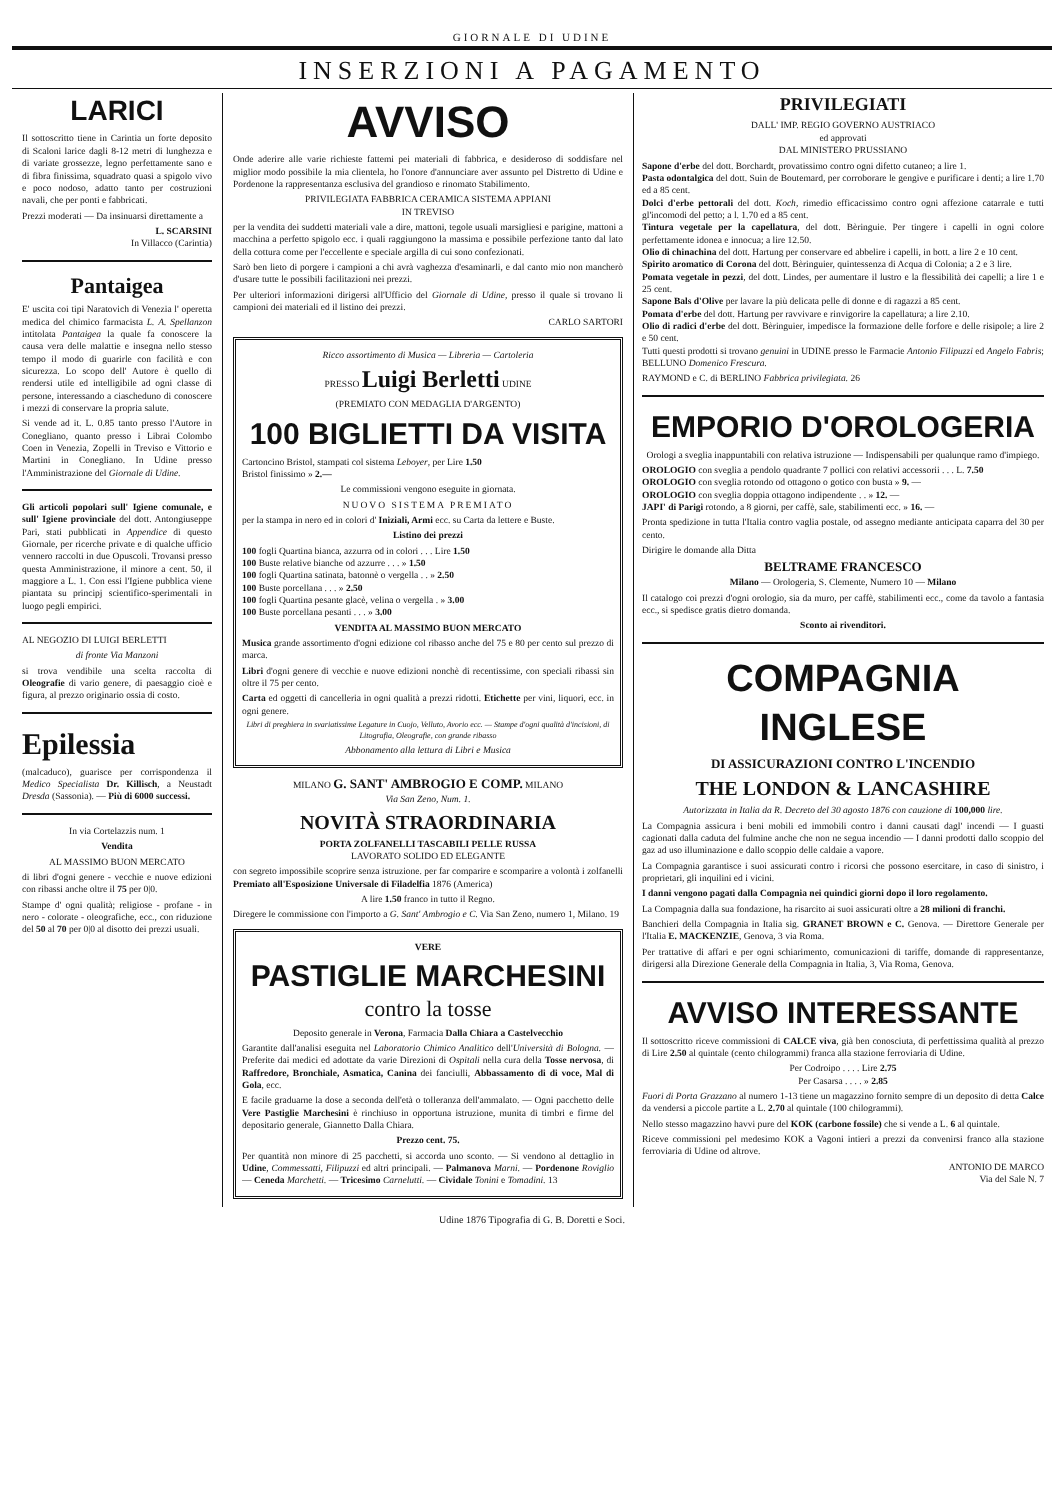GIORNALE DI UDINE
INSERZIONI A PAGAMENTO
LARICI
Il sottoscritto tiene in Carintia un forte deposito di Scaloni larice dagli 8-12 metri di lunghezza e di variate grossezze, legno perfettamente sano e di fibra finissima, squadrato quasi a spigolo vivo e poco nodoso, adatto tanto per costruzioni navali, che per ponti e fabbricati.
Prezzi moderati — Da insinuarsi direttamente a
L. SCARSINI
In Villacco (Carintia)
Pantaigea
E' uscita coi tipi Naratovich di Venezia l' operetta medica del chimico farmacista L. A. Spellanzon intitolata Pantaigea la quale fa conoscere la causa vera delle malattie e insegna nello stesso tempo il modo di guarirle con facilità e con sicurezza. Lo scopo dell' Autore è quello di rendersi utile ed intelligibile ad ogni classe di persone, interessando a ciascheduno di conoscere i mezzi di conservare la propria salute.
Si vende ad it. L. 0.85 tanto presso l'Autore in Conegliano, quanto presso i Librai Colombo Coen in Venezia, Zopelli in Treviso e Vittorio e Martini in Conegliano. In Udine presso l'Amministrazione del Giornale di Udine.
Gli articoli popolari sull' Igiene comunale, e sull' Igiene provinciale del dott. Antongiuseppe Pari, stati pubblicati in Appendice di questo Giornale, per ricerche private e di qualche ufficio vennero raccolti in due Opuscoli. Trovansi presso questa Amministrazione, il minore a cent. 50, il maggiore a L. 1. Con essi l'Igiene pubblica viene piantata su principj scientifico-sperimentali in luogo pegli empirici.
AL NEGOZIO DI LUIGI BERLETTI
di fronte Via Manzoni
si trova vendibile una scelta raccolta di Oleografie di vario genere, di paesaggio cioè e figura, al prezzo originario ossia di costo.
Epilessia
(malcaduco), guarisce per corrispondenza il Medico Specialista Dr. Killisch, a Neustadt Dresda (Sassonia). — Più di 6000 successi.
In via Cortelazzis num. 1
Vendita
AL MASSIMO BUON MERCATO
di libri d'ogni genere - vecchie e nuove edizioni con ribassi anche oltre il 75 per 0|0.
Stampe d' ogni qualità; religiose - profane - in nero - colorate - oleografiche, ecc., con riduzione del 50 al 70 per 0|0 al disotto dei prezzi usuali.
AVVISO
Onde aderire alle varie richieste fattemi pei materiali di fabbrica, e desideroso di soddisfare nel miglior modo possibile la mia clientela, ho l'onore d'annunciare aver assunto pel Distretto di Udine e Pordenone la rappresentanza esclusiva del grandioso e rinomato Stabilimento.
PRIVILEGIATA FABBRICA CERAMICA SISTEMA APPIANI
IN TREVISO
per la vendita dei suddetti materiali vale a dire, mattoni, tegole usuali marsigliesi e parigine, mattoni a macchina a perfetto spigolo ecc. i quali raggiungono la massima e possibile perfezione tanto dal lato della cottura come per l'eccellente e speciale argilla di cui sono confezionati.
Sarò ben lieto di porgere i campioni a chi avrà vaghezza d'esaminarli, e dal canto mio non mancherò d'usare tutte le possibili facilitazioni nei prezzi.
Per ulteriori informazioni dirigersi all'Ufficio del Giornale di Udine, presso il quale si trovano li campioni dei materiali ed il listino dei prezzi.
CARLO SARTORI
Ricco assortimento di Musica — Libreria — Cartoleria
PRESSO Luigi Berletti UDINE
(PREMIATO CON MEDAGLIA D'ARGENTO)
100 BIGLIETTI DA VISITA
Cartoncino Bristol, stampati col sistema Leboyer, per Lire 1.50
Bristol finissimo » 2.—
Le commissioni vengono eseguite in giornata.
NUOVO SISTEMA PREMIATO
per la stampa in nero ed in colori d' Iniziali, Armi ecc. su Carta da lettere e Buste.
Listino dei prezzi
100 fogli Quartina bianca, azzurra od in colori . . . Lire 1.50
100 Buste relative bianche od azzurre . . . » 1.50
100 fogli Quartina satinata, batonnè o vergella . . » 2.50
100 Buste porcellana . . . » 2.50
100 fogli Quartina pesante glacè, velina o vergella . » 3.00
100 Buste porcellana pesanti . . . » 3.00
VENDITA AL MASSIMO BUON MERCATO
Musica grande assortimento d'ogni edizione col ribasso anche del 75 e 80 per cento sul prezzo di marca.
Libri d'ogni genere di vecchie e nuove edizioni nonchè di recentissime, con speciali ribassi sin oltre il 75 per cento.
Carta ed oggetti di cancelleria in ogni qualità a prezzi ridotti. Etichette per vini, liquori, ecc. in ogni genere.
Libri di preghiera in svariatissime Legature in Cuojo, Velluto, Avorio ecc. — Stampe d'ogni qualità d'incisioni, di Litografia, Oleografie, con grande ribasso
Abbonamento alla lettura di Libri e Musica
MILANO G. SANT' AMBROGIO E COMP. MILANO
Via San Zeno, Num. 1.
NOVITÀ STRAORDINARIA
PORTA ZOLFANELLI TASCABILI PELLE RUSSA
LAVORATO SOLIDO ED ELEGANTE
con segreto impossibile scoprire senza istruzione. per far comparire e scomparire a volontà i zolfanelli Premiato all'Esposizione Universale di Filadelfia 1876 (America)
A lire 1.50 franco in tutto il Regno.
Diregere le commissione con l'importo a G. Sant' Ambrogio e C. Via San Zeno, numero 1, Milano. 19
VERE
PASTIGLIE MARCHESINI
contro la tosse
Deposito generale in Verona, Farmacia Dalla Chiara a Castelvecchio
Garantite dall'analisi eseguita nel Laboratorio Chimico Analitico dell'Università di Bologna. — Preferite dai medici ed adottate da varie Direzioni di Ospitali nella cura della Tosse nervosa, di Raffredore, Bronchiale, Asmatica, Canina dei fanciulli, Abbassamento di di voce, Mal di Gola, ecc.
E facile graduarne la dose a seconda dell'età o tolleranza dell'ammalato. — Ogni pacchetto delle Vere Pastiglie Marchesini è rinchiuso in opportuna istruzione, munita di timbri e firme del depositario generale, Giannetto Dalla Chiara.
Prezzo cent. 75.
Per quantità non minore di 25 pacchetti, si accorda uno sconto. — Si vendono al dettaglio in Udine, Commessatti, Filipuzzi ed altri principali. — Palmanova Marni. — Pordenone Roviglio — Ceneda Marchetti. — Tricesimo Carnelutti. — Cividale Tonini e Tomadini. 13
PRIVILEGIATI
DALL' IMP. REGIO GOVERNO AUSTRIACO
ed approvati
DAL MINISTERO PRUSSIANO
Sapone d'erbe del dott. Borchardt, provatissimo contro ogni difetto cutaneo; a lire 1.
Pasta odontalgica del dott. Suin de Boutemard, per corroborare le gengive e purificare i denti; a lire 1.70 ed a 85 cent.
Dolci d'erbe pettorali del dott. Koch, rimedio efficacissimo contro ogni affezione catarrale e tutti gl'incomodi del petto; a l. 1.70 ed a 85 cent.
Tintura vegetale per la capellatura, del dott. Bèringuie. Per tingere i capelli in ogni colore perfettamente idonea e innocua; a lire 12.50.
Olio di chinachina del dott. Hartung per conservare ed abbelire i capelli, in bott. a lire 2 e 10 cent.
Spirito aromatico di Corona del dott. Bèringuier, quintessenza di Acqua di Colonia; a 2 e 3 lire.
Pomata vegetale in pezzi, del dott. Lindes, per aumentare il lustro e la flessibilità dei capelli; a lire 1 e 25 cent.
Sapone Bals d'Olive per lavare la più delicata pelle di donne e di ragazzi a 85 cent.
Pomata d'erbe del dott. Hartung per ravvivare e rinvigorire la capellatura; a lire 2.10.
Olio di radici d'erbe del dott. Bèringuier, impedisce la formazione delle forfore e delle risipole; a lire 2 e 50 cent.
Tutti questi prodotti si trovano genuini in UDINE presso le Farmacie Antonio Filipuzzi ed Angelo Fabris; BELLUNO Domenico Frescura.
RAYMOND e C. di BERLINO Fabbrica privilegiata. 26
EMPORIO D'OROLOGERIA
Orologi a sveglia inappuntabili con relativa istruzione — Indispensabili per qualunque ramo d'impiego.
OROLOGIO con sveglia a pendolo quadrante 7 pollici con relativi accessorii . . . L. 7.50
OROLOGIO con sveglia rotondo od ottagono o gotico con busta » 9. —
OROLOGIO con sveglia doppia ottagono indipendente . . » 12. —
JAPI' di Parigi rotondo, a 8 giorni, per caffè, sale, stabilimenti ecc. » 16. —
Pronta spedizione in tutta l'Italia contro vaglia postale, od assegno mediante anticipata caparra del 30 per cento.
Dirigire le domande alla Ditta
BELTRAME FRANCESCO
Milano — Orologeria, S. Clemente, Numero 10 — Milano
Il catalogo coi prezzi d'ogni orologio, sia da muro, per caffè, stabilimenti ecc., come da tavolo a fantasia ecc., si spedisce gratis dietro domanda.
Sconto ai rivenditori.
COMPAGNIA INGLESE
DI ASSICURAZIONI CONTRO L'INCENDIO
THE LONDON & LANCASHIRE
Autorizzata in Italia da R. Decreto del 30 agosto 1876 con cauzione di 100,000 lire.
La Compagnia assicura i beni mobili ed immobili contro i danni causati dagl' incendi — I guasti cagionati dalla caduta del fulmine anche che non ne segua incendio — I danni prodotti dallo scoppio del gaz ad uso illuminazione e dallo scoppio delle caldaie a vapore.
La Compagnia garantisce i suoi assicurati contro i ricorsi che possono esercitare, in caso di sinistro, i proprietari, gli inquilini ed i vicini.
I danni vengono pagati dalla Compagnia nei quindici giorni dopo il loro regolamento.
La Compagnia dalla sua fondazione, ha risarcito ai suoi assicurati oltre a 28 milioni di franchi.
Banchieri della Compagnia in Italia sig. GRANET BROWN e C. Genova. — Direttore Generale per l'Italia E. MACKENZIE, Genova, 3 via Roma.
Per trattative di affari e per ogni schiarimento, comunicazioni di tariffe, domande di rappresentanze, dirigersi alla Direzione Generale della Compagnia in Italia, 3, Via Roma, Genova.
AVVISO INTERESSANTE
Il sottoscritto riceve commissioni di CALCE viva, già ben conosciuta, di perfettissima qualità al prezzo di Lire 2.50 al quintale (cento chilogrammi) franca alla stazione ferroviaria di Udine.
Per Codroipo . . . . Lire 2.75
Per Casarsa . . . . » 2.85
Fuori di Porta Grazzano al numero 1-13 tiene un magazzino fornito sempre di un deposito di detta Calce da vendersi a piccole partite a L. 2.70 al quintale (100 chilogrammi).
Nello stesso magazzino havvi pure del KOK (carbone fossile) che si vende a L. 6 al quintale.
Riceve commissioni pel medesimo KOK a Vagoni intieri a prezzi da convenirsi franco alla stazione ferroviaria di Udine od altrove.
ANTONIO DE MARCO
Via del Sale N. 7
Udine 1876 Tipografia di G. B. Doretti e Soci.